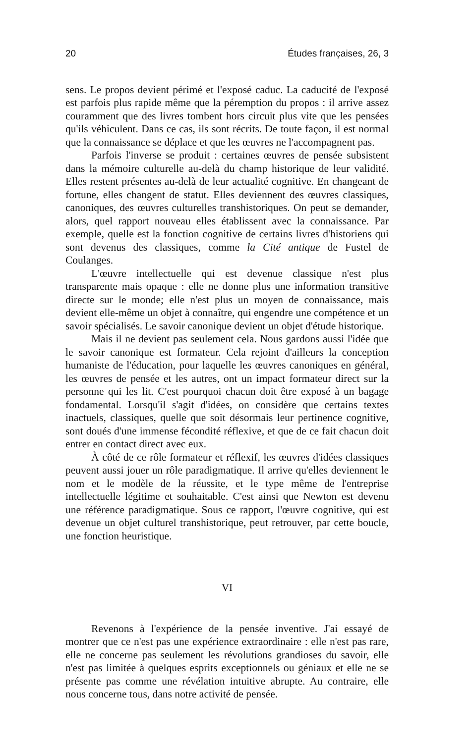20 Études françaises, 26, 3
sens. Le propos devient périmé et l'exposé caduc. La caducité de l'exposé est parfois plus rapide même que la péremption du propos : il arrive assez couramment que des livres tombent hors circuit plus vite que les pensées qu'ils véhiculent. Dans ce cas, ils sont récrits. De toute façon, il est normal que la connaissance se déplace et que les œuvres ne l'accompagnent pas.
Parfois l'inverse se produit : certaines œuvres de pensée subsistent dans la mémoire culturelle au-delà du champ historique de leur validité. Elles restent présentes au-delà de leur actualité cognitive. En changeant de fortune, elles changent de statut. Elles deviennent des œuvres classiques, canoniques, des œuvres culturelles transhistoriques. On peut se demander, alors, quel rapport nouveau elles établissent avec la connaissance. Par exemple, quelle est la fonction cognitive de certains livres d'historiens qui sont devenus des classiques, comme la Cité antique de Fustel de Coulanges.
L'œuvre intellectuelle qui est devenue classique n'est plus transparente mais opaque : elle ne donne plus une information transitive directe sur le monde; elle n'est plus un moyen de connaissance, mais devient elle-même un objet à connaître, qui engendre une compétence et un savoir spécialisés. Le savoir canonique devient un objet d'étude historique.
Mais il ne devient pas seulement cela. Nous gardons aussi l'idée que le savoir canonique est formateur. Cela rejoint d'ailleurs la conception humaniste de l'éducation, pour laquelle les œuvres canoniques en général, les œuvres de pensée et les autres, ont un impact formateur direct sur la personne qui les lit. C'est pourquoi chacun doit être exposé à un bagage fondamental. Lorsqu'il s'agit d'idées, on considère que certains textes inactuels, classiques, quelle que soit désormais leur pertinence cognitive, sont doués d'une immense fécondité réflexive, et que de ce fait chacun doit entrer en contact direct avec eux.
À côté de ce rôle formateur et réflexif, les œuvres d'idées classiques peuvent aussi jouer un rôle paradigmatique. Il arrive qu'elles deviennent le nom et le modèle de la réussite, et le type même de l'entreprise intellectuelle légitime et souhaitable. C'est ainsi que Newton est devenu une référence paradigmatique. Sous ce rapport, l'œuvre cognitive, qui est devenue un objet culturel transhistorique, peut retrouver, par cette boucle, une fonction heuristique.
VI
Revenons à l'expérience de la pensée inventive. J'ai essayé de montrer que ce n'est pas une expérience extraordinaire : elle n'est pas rare, elle ne concerne pas seulement les révolutions grandioses du savoir, elle n'est pas limitée à quelques esprits exceptionnels ou géniaux et elle ne se présente pas comme une révélation intuitive abrupte. Au contraire, elle nous concerne tous, dans notre activité de pensée.